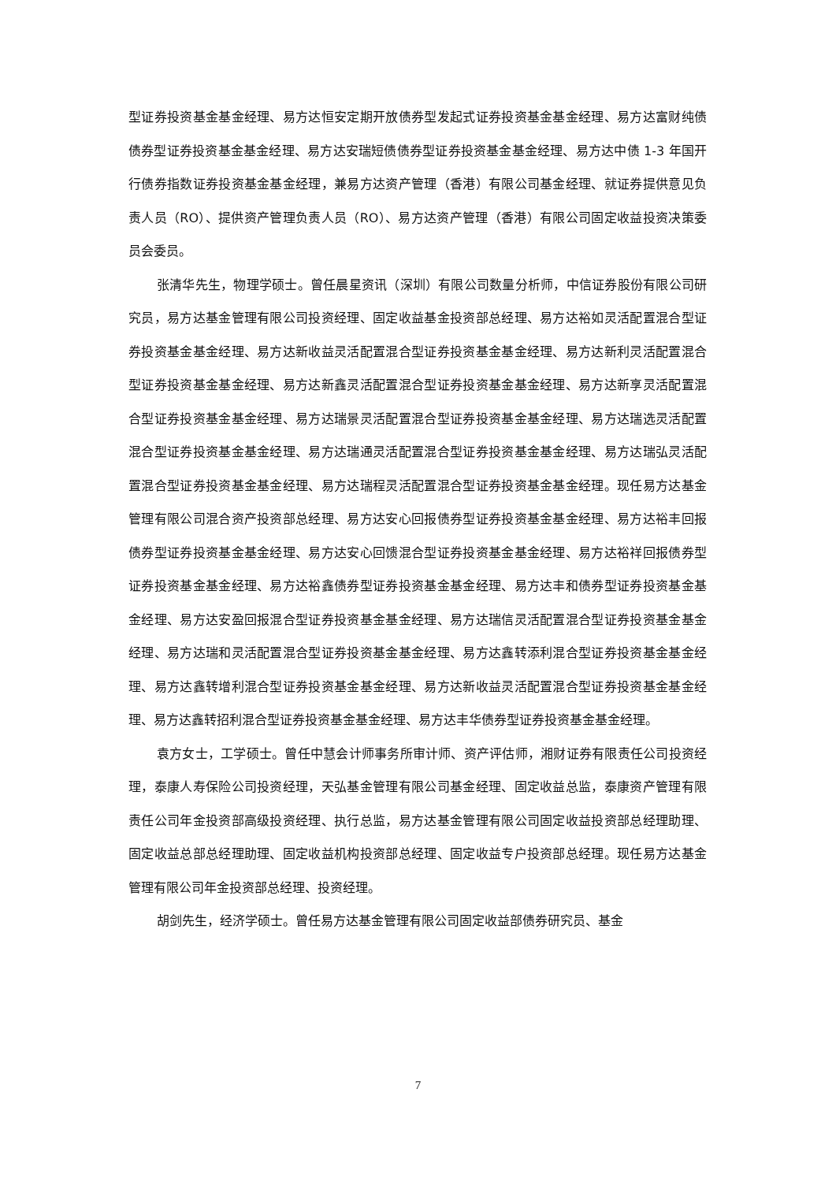型证券投资基金基金经理、易方达恒安定期开放债券型发起式证券投资基金基金经理、易方达富财纯债债券型证券投资基金基金经理、易方达安瑞短债债券型证券投资基金基金经理、易方达中债 1-3 年国开行债券指数证券投资基金基金经理，兼易方达资产管理（香港）有限公司基金经理、就证券提供意见负责人员（RO）、提供资产管理负责人员（RO）、易方达资产管理（香港）有限公司固定收益投资决策委员会委员。
张清华先生，物理学硕士。曾任晨星资讯（深圳）有限公司数量分析师，中信证券股份有限公司研究员，易方达基金管理有限公司投资经理、固定收益基金投资部总经理、易方达裕如灵活配置混合型证券投资基金基金经理、易方达新收益灵活配置混合型证券投资基金基金经理、易方达新利灵活配置混合型证券投资基金基金经理、易方达新鑫灵活配置混合型证券投资基金基金经理、易方达新享灵活配置混合型证券投资基金基金经理、易方达瑞景灵活配置混合型证券投资基金基金经理、易方达瑞选灵活配置混合型证券投资基金基金经理、易方达瑞通灵活配置混合型证券投资基金基金经理、易方达瑞弘灵活配置混合型证券投资基金基金经理、易方达瑞程灵活配置混合型证券投资基金基金经理。现任易方达基金管理有限公司混合资产投资部总经理、易方达安心回报债券型证券投资基金基金经理、易方达裕丰回报债券型证券投资基金基金经理、易方达安心回馈混合型证券投资基金基金经理、易方达裕祥回报债券型证券投资基金基金经理、易方达裕鑫债券型证券投资基金基金经理、易方达丰和债券型证券投资基金基金经理、易方达安盈回报混合型证券投资基金基金经理、易方达瑞信灵活配置混合型证券投资基金基金经理、易方达瑞和灵活配置混合型证券投资基金基金经理、易方达鑫转添利混合型证券投资基金基金经理、易方达鑫转增利混合型证券投资基金基金经理、易方达新收益灵活配置混合型证券投资基金基金经理、易方达鑫转招利混合型证券投资基金基金经理、易方达丰华债券型证券投资基金基金经理。
袁方女士，工学硕士。曾任中慧会计师事务所审计师、资产评估师，湘财证券有限责任公司投资经理，泰康人寿保险公司投资经理，天弘基金管理有限公司基金经理、固定收益总监，泰康资产管理有限责任公司年金投资部高级投资经理、执行总监，易方达基金管理有限公司固定收益投资部总经理助理、固定收益总部总经理助理、固定收益机构投资部总经理、固定收益专户投资部总经理。现任易方达基金管理有限公司年金投资部总经理、投资经理。
胡剑先生，经济学硕士。曾任易方达基金管理有限公司固定收益部债券研究员、基金
7